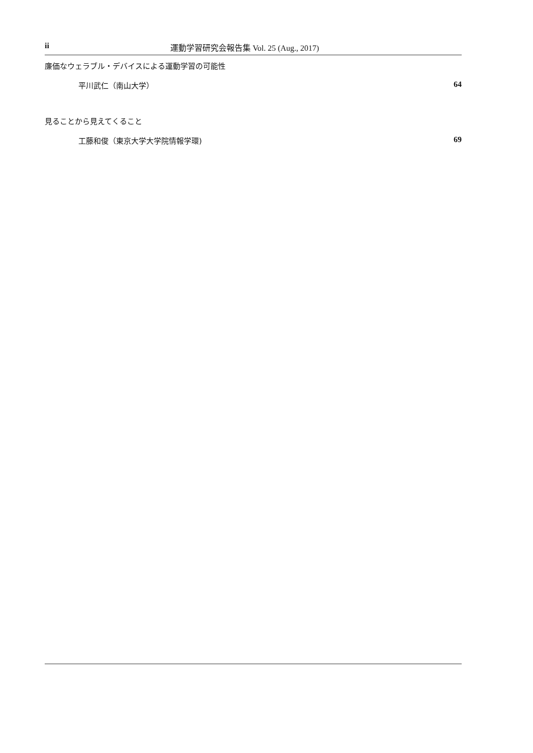ii 運動学習研究会報告集 Vol. 25 (Aug., 2017)
廉価なウェラブル・デバイスによる運動学習の可能性
平川武仁（南山大学） 64
見ることから見えてくること
工藤和俊（東京大学大学院情報学環) 69